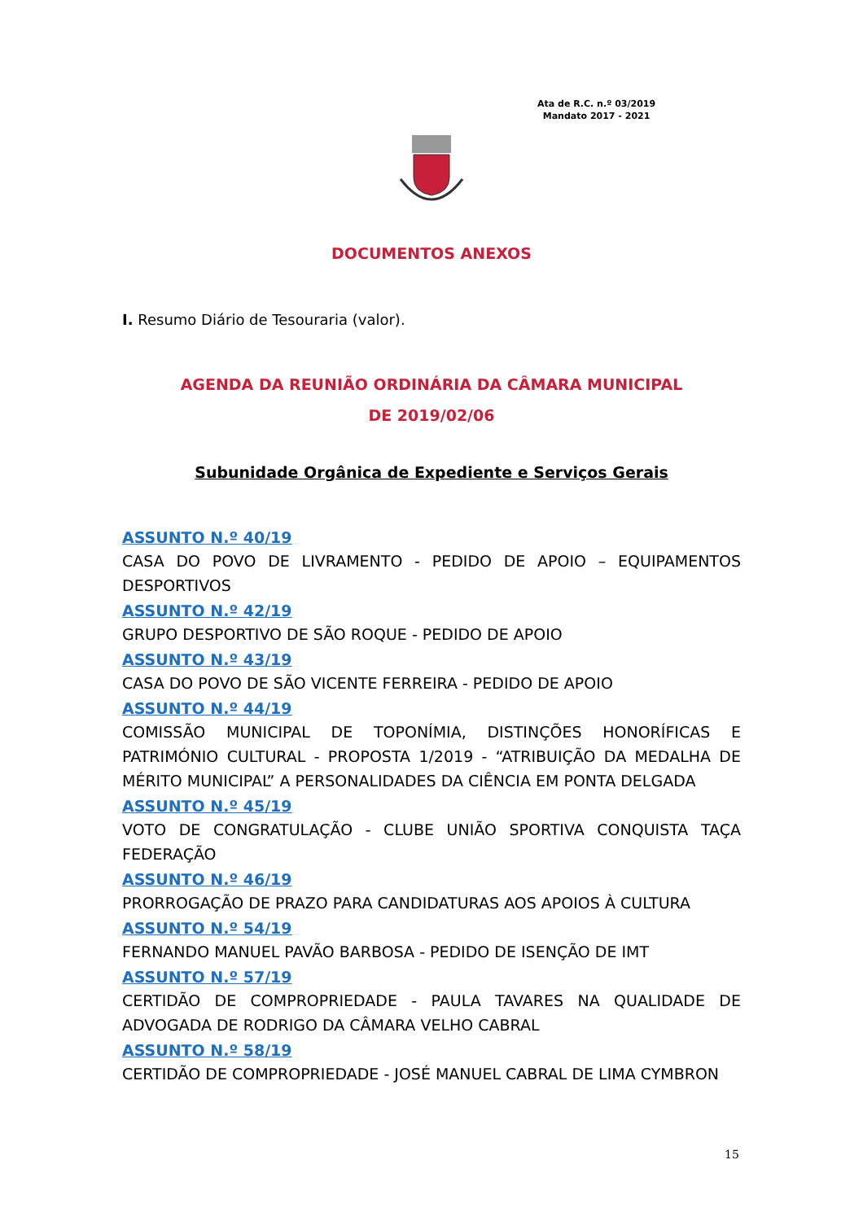Ata de R.C. n.º 03/2019
Mandato 2017 - 2021
DOCUMENTOS ANEXOS
I. Resumo Diário de Tesouraria (valor).
AGENDA DA REUNIÃO ORDINÁRIA DA CÂMARA MUNICIPAL
DE 2019/02/06
Subunidade Orgânica de Expediente e Serviços Gerais
ASSUNTO N.º 40/19
CASA DO POVO DE LIVRAMENTO - PEDIDO DE APOIO – EQUIPAMENTOS DESPORTIVOS
ASSUNTO N.º 42/19
GRUPO DESPORTIVO DE SÃO ROQUE - PEDIDO DE APOIO
ASSUNTO N.º 43/19
CASA DO POVO DE SÃO VICENTE FERREIRA - PEDIDO DE APOIO
ASSUNTO N.º 44/19
COMISSÃO MUNICIPAL DE TOPONÍMIA, DISTINÇÕES HONORÍFICAS E PATRIMÓNIO CULTURAL - PROPOSTA 1/2019 - “ATRIBUIÇÃO DA MEDALHA DE MÉRITO MUNICIPAL” A PERSONALIDADES DA CIÊNCIA EM PONTA DELGADA
ASSUNTO N.º 45/19
VOTO DE CONGRATULAÇÃO - CLUBE UNIÃO SPORTIVA CONQUISTA TAÇA FEDERAÇÃO
ASSUNTO N.º 46/19
PRORROGAÇÃO DE PRAZO PARA CANDIDATURAS AOS APOIOS À CULTURA
ASSUNTO N.º 54/19
FERNANDO MANUEL PAVÃO BARBOSA - PEDIDO DE ISENÇÃO DE IMT
ASSUNTO N.º 57/19
CERTIDÃO DE COMPROPRIEDADE - PAULA TAVARES NA QUALIDADE DE ADVOGADA DE RODRIGO DA CÂMARA VELHO CABRAL
ASSUNTO N.º 58/19
CERTIDÃO DE COMPROPRIEDADE - JOSÉ MANUEL CABRAL DE LIMA CYMBRON
15